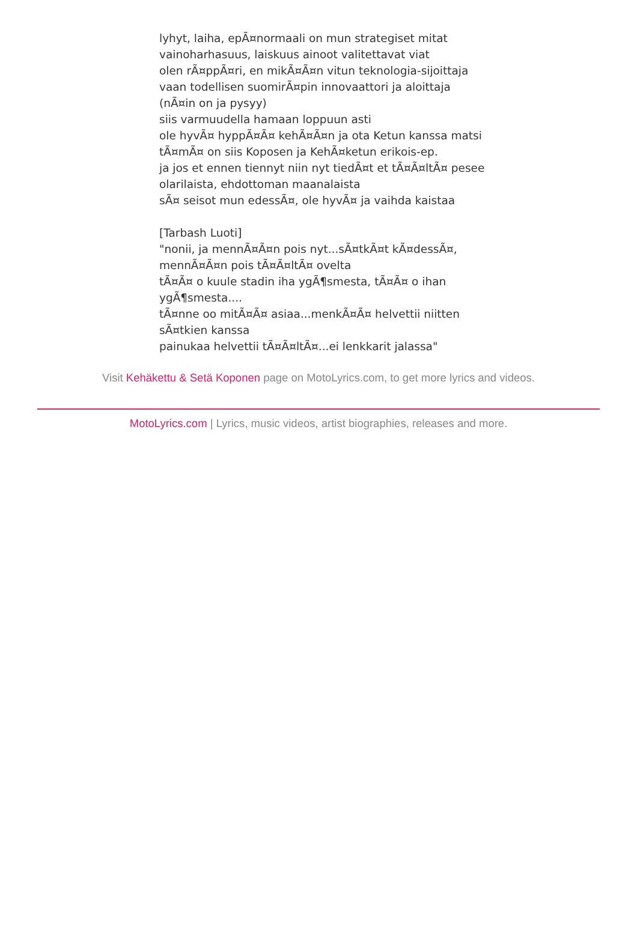lyhyt, laiha, epÃ¤normaali on mun strategiset mitat
vainoharhasuus, laiskuus ainoot valitettavat viat
olen rÃ¤ppÃ¤ri, en mikÃ¤Ã¤n vitun teknologia-sijoittaja
vaan todellisen suomirÃ¤pin innovaattori ja aloittaja
(nÃ¤in on ja pysyy)
siis varmuudella hamaan loppuun asti
ole hyvÃ¤ hyppÃ¤Ã¤ kehÃ¤Ã¤n ja ota Ketun kanssa matsi
tÃ¤mÃ¤ on siis Koposen ja KehÃ¤ketun erikois-ep.
ja jos et ennen tiennyt niin nyt tiedÃ¤t et tÃ¤Ã¤ltÃ¤ pesee
olarilaista, ehdottoman maanalaista
sÃ¤ seisot mun edessÃ¤, ole hyvÃ¤ ja vaihda kaistaa
[Tarbash Luoti]
"nonii, ja mennÃ¤Ã¤n pois nyt...sÃ¤tkÃ¤t kÃ¤dessÃ¤, mennÃ¤Ã¤n pois tÃ¤Ã¤ltÃ¤ ovelta
tÃ¤Ã¤ o kuule stadin iha ygÃ¶smesta, tÃ¤Ã¤ o ihan ygÃ¶smesta....
tÃ¤nne oo mitÃ¤Ã¤ asiaa...menkÃ¤Ã¤ helvettii niitten sÃ¤tkien kanssa
painukaa helvettii tÃ¤Ã¤ltÃ¤...ei lenkkarit jalassa"
Visit Kehäkettu & Setä Koponen page on MotoLyrics.com, to get more lyrics and videos.
MotoLyrics.com | Lyrics, music videos, artist biographies, releases and more.